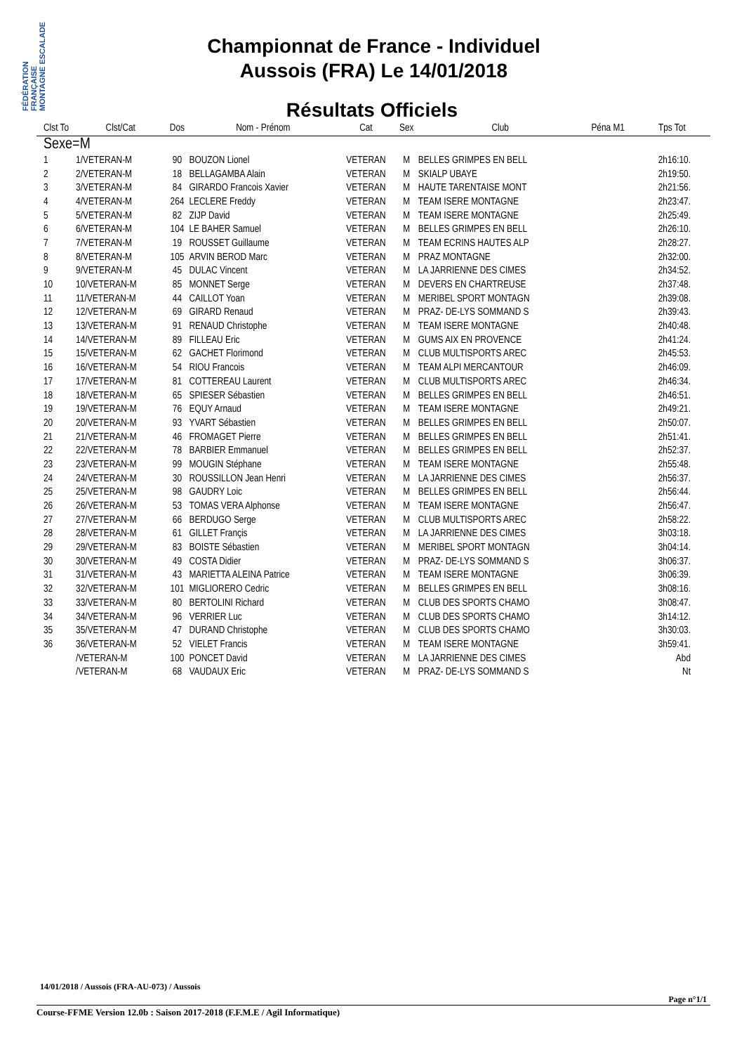FÉDÉRATION FRANÇAISE MONTAGNE ESCALADE
Championnat de France - Individuel
Aussois (FRA) Le 14/01/2018
Résultats Officiels
| Clst To | Clst/Cat | Dos | Nom - Prénom | Cat | Sex | Club | Péna M1 | Tps Tot |
| --- | --- | --- | --- | --- | --- | --- | --- | --- |
| Sexe=M | | | | | | | | |
| 1 | 1/VETERAN-M | 90 | BOUZON Lionel | VETERAN | M | BELLES GRIMPES EN BELL | | 2h16:10. |
| 2 | 2/VETERAN-M | 18 | BELLAGAMBA Alain | VETERAN | M | SKIALP UBAYE | | 2h19:50. |
| 3 | 3/VETERAN-M | 84 | GIRARDO Francois Xavier | VETERAN | M | HAUTE TARENTAISE MONT | | 2h21:56. |
| 4 | 4/VETERAN-M | 264 | LECLERE Freddy | VETERAN | M | TEAM ISERE MONTAGNE | | 2h23:47. |
| 5 | 5/VETERAN-M | 82 | ZIJP David | VETERAN | M | TEAM ISERE MONTAGNE | | 2h25:49. |
| 6 | 6/VETERAN-M | 104 | LE BAHER Samuel | VETERAN | M | BELLES GRIMPES EN BELL | | 2h26:10. |
| 7 | 7/VETERAN-M | 19 | ROUSSET Guillaume | VETERAN | M | TEAM ECRINS HAUTES ALP | | 2h28:27. |
| 8 | 8/VETERAN-M | 105 | ARVIN BEROD Marc | VETERAN | M | PRAZ MONTAGNE | | 2h32:00. |
| 9 | 9/VETERAN-M | 45 | DULAC Vincent | VETERAN | M | LA JARRIENNE DES CIMES | | 2h34:52. |
| 10 | 10/VETERAN-M | 85 | MONNET Serge | VETERAN | M | DEVERS EN CHARTREUSE | | 2h37:48. |
| 11 | 11/VETERAN-M | 44 | CAILLOT Yoan | VETERAN | M | MERIBEL SPORT MONTAGN | | 2h39:08. |
| 12 | 12/VETERAN-M | 69 | GIRARD Renaud | VETERAN | M | PRAZ- DE-LYS SOMMAND S | | 2h39:43. |
| 13 | 13/VETERAN-M | 91 | RENAUD Christophe | VETERAN | M | TEAM ISERE MONTAGNE | | 2h40:48. |
| 14 | 14/VETERAN-M | 89 | FILLEAU Eric | VETERAN | M | GUMS AIX EN PROVENCE | | 2h41:24. |
| 15 | 15/VETERAN-M | 62 | GACHET Florimond | VETERAN | M | CLUB MULTISPORTS AREC | | 2h45:53. |
| 16 | 16/VETERAN-M | 54 | RIOU Francois | VETERAN | M | TEAM ALPI MERCANTOUR | | 2h46:09. |
| 17 | 17/VETERAN-M | 81 | COTTEREAU Laurent | VETERAN | M | CLUB MULTISPORTS AREC | | 2h46:34. |
| 18 | 18/VETERAN-M | 65 | SPIESER Sébastien | VETERAN | M | BELLES GRIMPES EN BELL | | 2h46:51. |
| 19 | 19/VETERAN-M | 76 | EQUY Arnaud | VETERAN | M | TEAM ISERE MONTAGNE | | 2h49:21. |
| 20 | 20/VETERAN-M | 93 | YVART Sébastien | VETERAN | M | BELLES GRIMPES EN BELL | | 2h50:07. |
| 21 | 21/VETERAN-M | 46 | FROMAGET Pierre | VETERAN | M | BELLES GRIMPES EN BELL | | 2h51:41. |
| 22 | 22/VETERAN-M | 78 | BARBIER Emmanuel | VETERAN | M | BELLES GRIMPES EN BELL | | 2h52:37. |
| 23 | 23/VETERAN-M | 99 | MOUGIN Stéphane | VETERAN | M | TEAM ISERE MONTAGNE | | 2h55:48. |
| 24 | 24/VETERAN-M | 30 | ROUSSILLON Jean Henri | VETERAN | M | LA JARRIENNE DES CIMES | | 2h56:37. |
| 25 | 25/VETERAN-M | 98 | GAUDRY Loic | VETERAN | M | BELLES GRIMPES EN BELL | | 2h56:44. |
| 26 | 26/VETERAN-M | 53 | TOMAS VERA Alphonse | VETERAN | M | TEAM ISERE MONTAGNE | | 2h56:47. |
| 27 | 27/VETERAN-M | 66 | BERDUGO Serge | VETERAN | M | CLUB MULTISPORTS AREC | | 2h58:22. |
| 28 | 28/VETERAN-M | 61 | GILLET Françis | VETERAN | M | LA JARRIENNE DES CIMES | | 3h03:18. |
| 29 | 29/VETERAN-M | 83 | BOISTE Sébastien | VETERAN | M | MERIBEL SPORT MONTAGN | | 3h04:14. |
| 30 | 30/VETERAN-M | 49 | COSTA Didier | VETERAN | M | PRAZ- DE-LYS SOMMAND S | | 3h06:37. |
| 31 | 31/VETERAN-M | 43 | MARIETTA ALEINA Patrice | VETERAN | M | TEAM ISERE MONTAGNE | | 3h06:39. |
| 32 | 32/VETERAN-M | 101 | MIGLIORERO Cedric | VETERAN | M | BELLES GRIMPES EN BELL | | 3h08:16. |
| 33 | 33/VETERAN-M | 80 | BERTOLINI Richard | VETERAN | M | CLUB DES SPORTS CHAMO | | 3h08:47. |
| 34 | 34/VETERAN-M | 96 | VERRIER Luc | VETERAN | M | CLUB DES SPORTS CHAMO | | 3h14:12. |
| 35 | 35/VETERAN-M | 47 | DURAND Christophe | VETERAN | M | CLUB DES SPORTS CHAMO | | 3h30:03. |
| 36 | 36/VETERAN-M | 52 | VIELET Francis | VETERAN | M | TEAM ISERE MONTAGNE | | 3h59:41. |
| | /VETERAN-M | 100 | PONCET David | VETERAN | M | LA JARRIENNE DES CIMES | | Abd |
| | /VETERAN-M | 68 | VAUDAUX Eric | VETERAN | M | PRAZ- DE-LYS SOMMAND S | | Nt |
14/01/2018 / Aussois (FRA-AU-073) / Aussois
Page n°1/1
Course-FFME Version 12.0b : Saison 2017-2018 (F.F.M.E / Agil Informatique)